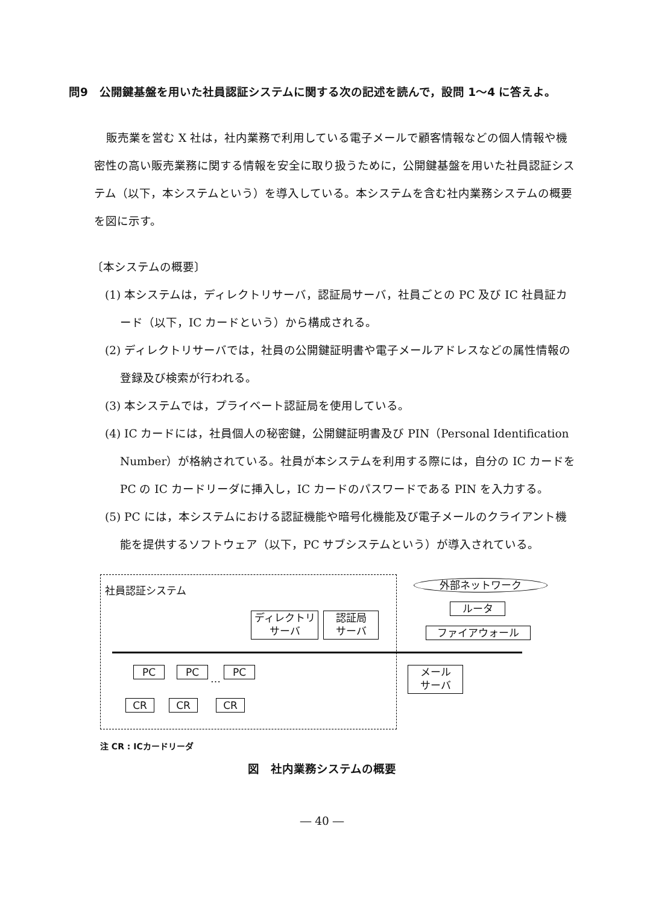問9　公開鍵基盤を用いた社員認証システムに関する次の記述を読んで，設問 1〜4 に答えよ。
販売業を営む X 社は，社内業務で利用している電子メールで顧客情報などの個人情報や機密性の高い販売業務に関する情報を安全に取り扱うために，公開鍵基盤を用いた社員認証システム（以下，本システムという）を導入している。本システムを含む社内業務システムの概要を図に示す。
〔本システムの概要〕
(1) 本システムは，ディレクトリサーバ，認証局サーバ，社員ごとの PC 及び IC 社員証カード（以下，IC カードという）から構成される。
(2) ディレクトリサーバでは，社員の公開鍵証明書や電子メールアドレスなどの属性情報の登録及び検索が行われる。
(3) 本システムでは，プライベート認証局を使用している。
(4) IC カードには，社員個人の秘密鍵，公開鍵証明書及び PIN（Personal Identification Number）が格納されている。社員が本システムを利用する際には，自分の IC カードを PC の IC カードリーダに挿入し，IC カードのパスワードである PIN を入力する。
(5) PC には，本システムにおける認証機能や暗号化機能及び電子メールのクライアント機能を提供するソフトウェア（以下，PC サブシステムという）が導入されている。
社員認証システム 外部ネットワーク
ルータ
ファイアウォール
ディレクトリ
サーバ
認証局
サーバ
メール
サーバ
PC PC … PC
CR CR CR
注 CR : ICカードリーダ
図　社内業務システムの概要
― 40 ―